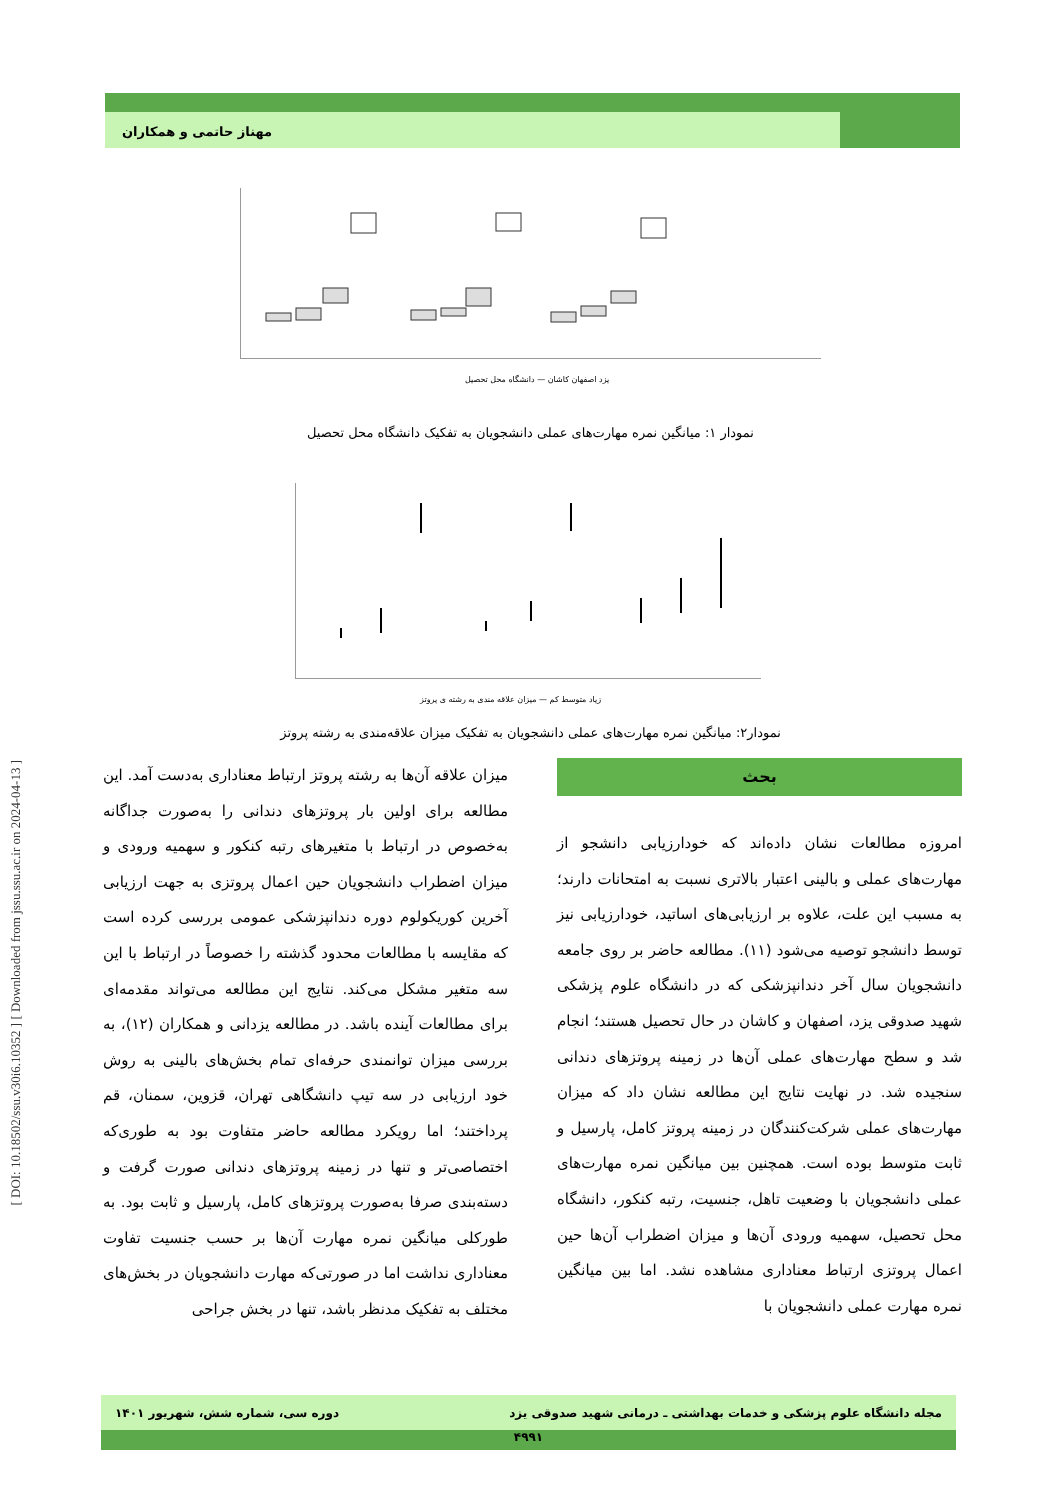مهناز حاتمی و همکاران
[ DOI: 10.18502/ssu.v30i6.10352 ] [ Downloaded from jssu.ssu.ac.ir on 2024-04-13 ]
یزد اصفهان کاشان — دانشگاه محل تحصیل
نمودار ۱: میانگین نمره مهارت‌های عملی دانشجویان به تفکیک دانشگاه محل تحصیل
زیاد متوسط کم — میزان علاقه مندی به رشته ی پروتز
نمودار۲: میانگین نمره مهارت‌های عملی دانشجویان به تفکیک میزان علاقه‌مندی به رشته پروتز
بحث
امروزه مطالعات نشان داده‌اند که خودارزیابی دانشجو از مهارت‌های عملی و بالینی اعتبار بالاتری نسبت به امتحانات دارند؛ به مسبب این علت، علاوه بر ارزیابی‌های اساتید، خودارزیابی نیز توسط دانشجو توصیه می‌شود (۱۱). مطالعه حاضر بر روی جامعه دانشجویان سال آخر دندانپزشکی که در دانشگاه علوم پزشکی شهید صدوقی یزد، اصفهان و کاشان در حال تحصیل هستند؛ انجام شد و سطح مهارت‌های عملی آن‌ها در زمینه پروتزهای دندانی سنجیده شد. در نهایت نتایج این مطالعه نشان داد که میزان مهارت‌های عملی شرکت‌کنندگان در زمینه پروتز کامل، پارسیل و ثابت متوسط بوده است. همچنین بین میانگین نمره مهارت‌های عملی دانشجویان با وضعیت تاهل، جنسیت، رتبه کنکور، دانشگاه محل تحصیل، سهمیه ورودی آن‌ها و میزان اضطراب آن‌ها حین اعمال پروتزی ارتباط معناداری مشاهده نشد. اما بین میانگین نمره مهارت عملی دانشجویان با
میزان علاقه آن‌ها به رشته پروتز ارتباط معناداری به‌دست آمد. این مطالعه برای اولین بار پروتزهای دندانی را به‌صورت جداگانه به‌خصوص در ارتباط با متغیرهای رتبه کنکور و سهمیه ورودی و میزان اضطراب دانشجویان حین اعمال پروتزی به جهت ارزیابی آخرین کوریکولوم دوره دندانپزشکی عمومی بررسی کرده است که مقایسه با مطالعات محدود گذشته را خصوصاً در ارتباط با این سه متغیر مشکل می‌کند. نتایج این مطالعه می‌تواند مقدمه‌ای برای مطالعات آینده باشد. در مطالعه یزدانی و همکاران (۱۲)، به بررسی میزان توانمندی حرفه‌ای تمام بخش‌های بالینی به روش خود ارزیابی در سه تیپ دانشگاهی تهران، قزوین، سمنان، قم پرداختند؛ اما رویکرد مطالعه حاضر متفاوت بود به طوری‌که اختصاصی‌تر و تنها در زمینه پروتزهای دندانی صورت گرفت و دسته‌بندی صرفا به‌صورت پروتزهای کامل، پارسیل و ثابت بود. به طورکلی میانگین نمره مهارت آن‌ها بر حسب جنسیت تفاوت معناداری نداشت اما در صورتی‌که مهارت دانشجویان در بخش‌های مختلف به تفکیک مدنظر باشد، تنها در بخش جراحی
مجله دانشگاه علوم پزشکی و خدمات بهداشتی ـ درمانی شهید صدوقی یزد دوره سی، شماره شش، شهریور ۱۴۰۱
۴۹۹۱